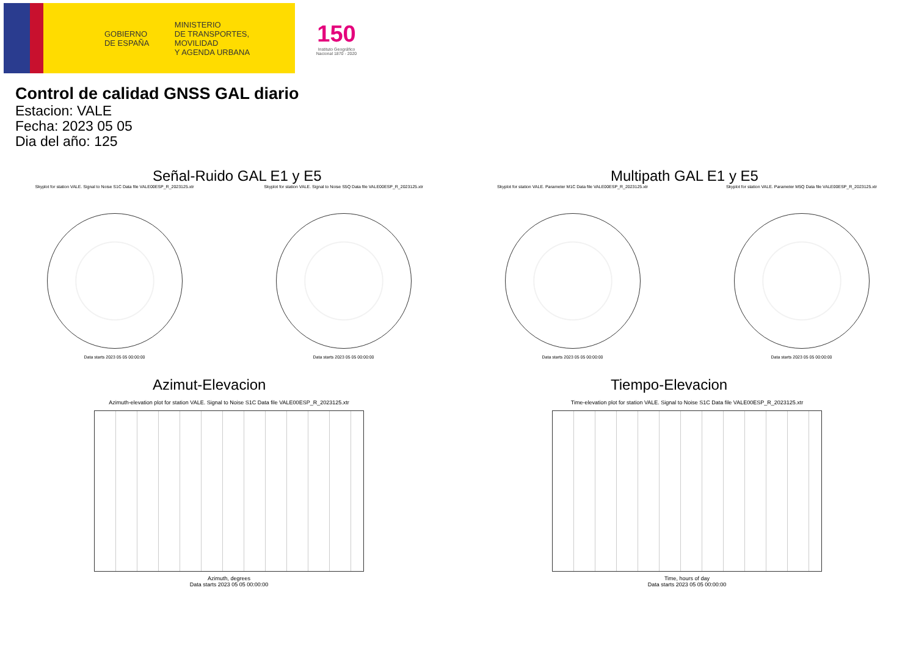GOBIERNO
DE ESPAÑA
MINISTERIO
DE TRANSPORTES, MOVILIDAD
Y AGENDA URBANA
150
Instituto Geográfico Nacional 1870 - 2020
Control de calidad GNSS GAL diario
Estacion: VALE
Fecha: 2023 05 05
Dia del año: 125
Señal-Ruido GAL E1 y E5
Skyplot for station VALE. Signal to Noise S1C Data file VALE00ESP_R_2023125.xtr
Data starts 2023 05 05 00:00:00
Skyplot for station VALE. Signal to Noise S5Q Data file VALE00ESP_R_2023125.xtr
Data starts 2023 05 05 00:00:00
Multipath GAL E1 y E5
Skyplot for station VALE. Parameter M1C Data file VALE00ESP_R_2023125.xtr
Data starts 2023 05 05 00:00:00
Skyplot for station VALE. Parameter M5Q Data file VALE00ESP_R_2023125.xtr
Data starts 2023 05 05 00:00:00
Azimut-Elevacion
Azimuth-elevation plot for station VALE. Signal to Noise S1C Data file VALE00ESP_R_2023125.xtr
Azimuth, degrees
Data starts 2023 05 05 00:00:00
Tiempo-Elevacion
Time-elevation plot for station VALE. Signal to Noise S1C Data file VALE00ESP_R_2023125.xtr
Time, hours of day
Data starts 2023 05 05 00:00:00